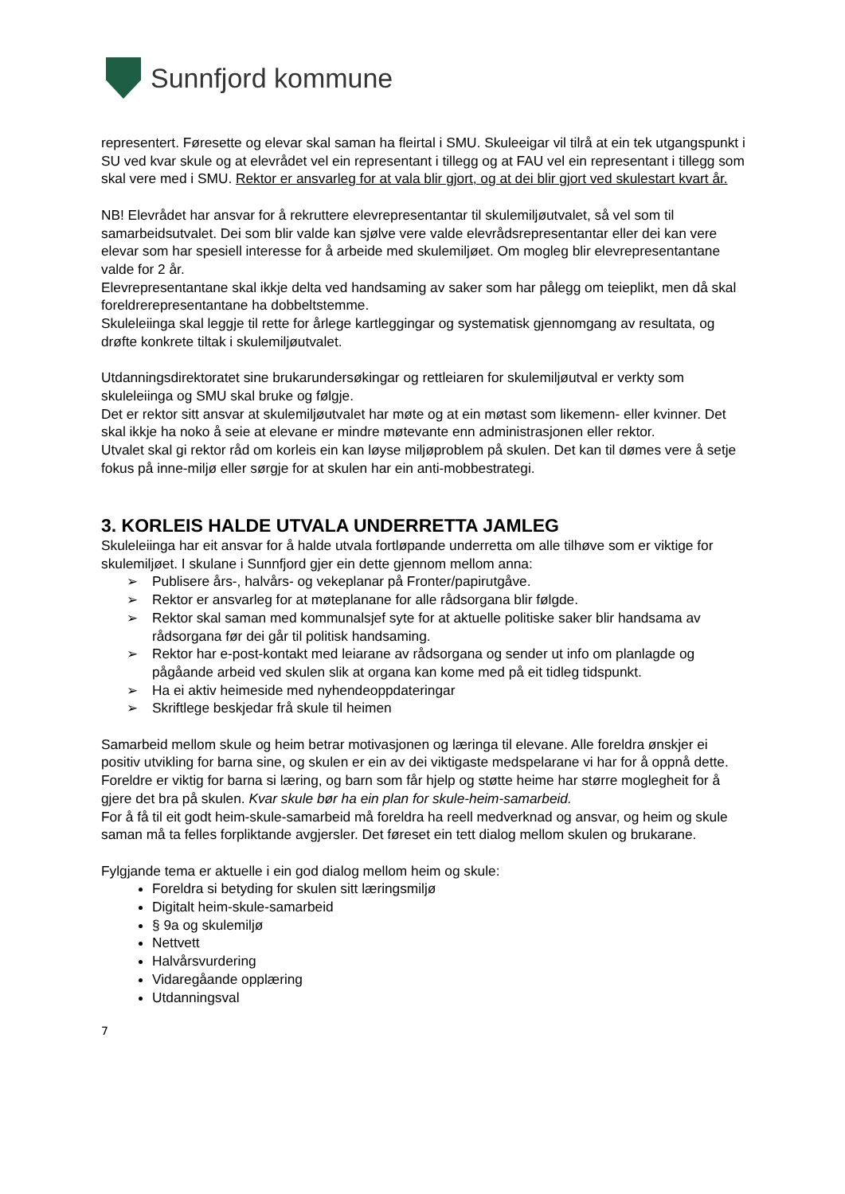Sunnfjord kommune
representert. Føresette og elevar skal saman ha fleirtal i SMU. Skuleeigar vil tilrå at ein tek utgangspunkt i SU ved kvar skule og at elevrådet vel ein representant i tillegg og at FAU vel ein representant i tillegg som skal vere med i SMU. Rektor er ansvarleg for at vala blir gjort, og at dei blir gjort ved skulestart kvart år.
NB! Elevrådet har ansvar for å rekruttere elevrepresentantar til skulemiljøutvalet, så vel som til samarbeidsutvalet. Dei som blir valde kan sjølve vere valde elevrådsrepresentantar eller dei kan vere elevar som har spesiell interesse for å arbeide med skulemiljøet. Om mogleg blir elevrepresentantane valde for 2 år.
Elevrepresentantane skal ikkje delta ved handsaming av saker som har pålegg om teieplikt, men då skal foreldrerepresentantane ha dobbeltstemme.
Skuleleiinga skal leggje til rette for årlege kartleggingar og systematisk gjennomgang av resultata, og drøfte konkrete tiltak i skulemiljøutvalet.
Utdanningsdirektoratet sine brukarundersøkingar og rettleiaren for skulemiljøutval er verkty som skuleleiinga og SMU skal bruke og følgje.
Det er rektor sitt ansvar at skulemiljøutvalet har møte og at ein møtast som likemenn- eller kvinner. Det skal ikkje ha noko å seie at elevane er mindre møtevante enn administrasjonen eller rektor.
Utvalet skal gi rektor råd om korleis ein kan løyse miljøproblem på skulen. Det kan til dømes vere å setje fokus på inne-miljø eller sørgje for at skulen har ein anti-mobbestrategi.
3. KORLEIS HALDE UTVALA UNDERRETTA JAMLEG
Skuleleiinga har eit ansvar for å halde utvala fortløpande underretta om alle tilhøve som er viktige for skulemiljøet. I skulane i Sunnfjord gjer ein dette gjennom mellom anna:
➢ Publisere års-, halvårs- og vekeplanar på Fronter/papirutgåve.
➢ Rektor er ansvarleg for at møteplanane for alle rådsorgana blir følgde.
➢ Rektor skal saman med kommunalsjef syte for at aktuelle politiske saker blir handsama av rådsorgana før dei går til politisk handsaming.
➢ Rektor har e-post-kontakt med leiarane av rådsorgana og sender ut info om planlagde og pågåande arbeid ved skulen slik at organa kan kome med på eit tidleg tidspunkt.
➢ Ha ei aktiv heimeside med nyhendeoppdateringar
➢ Skriftlege beskjedar frå skule til heimen
Samarbeid mellom skule og heim betrar motivasjonen og læringa til elevane. Alle foreldra ønskjer ei positiv utvikling for barna sine, og skulen er ein av dei viktigaste medspelarane vi har for å oppnå dette. Foreldre er viktig for barna si læring, og barn som får hjelp og støtte heime har større moglegheit for å gjere det bra på skulen. Kvar skule bør ha ein plan for skule-heim-samarbeid.
For å få til eit godt heim-skule-samarbeid må foreldra ha reell medverknad og ansvar, og heim og skule saman må ta felles forpliktande avgjersler. Det føreset ein tett dialog mellom skulen og brukarane.
Fylgjande tema er aktuelle i ein god dialog mellom heim og skule:
Foreldra si betyding for skulen sitt læringsmiljø
Digitalt heim-skule-samarbeid
§ 9a og skulemiljø
Nettvett
Halvårsvurdering
Vidaregåande opplæring
Utdanningsval
7